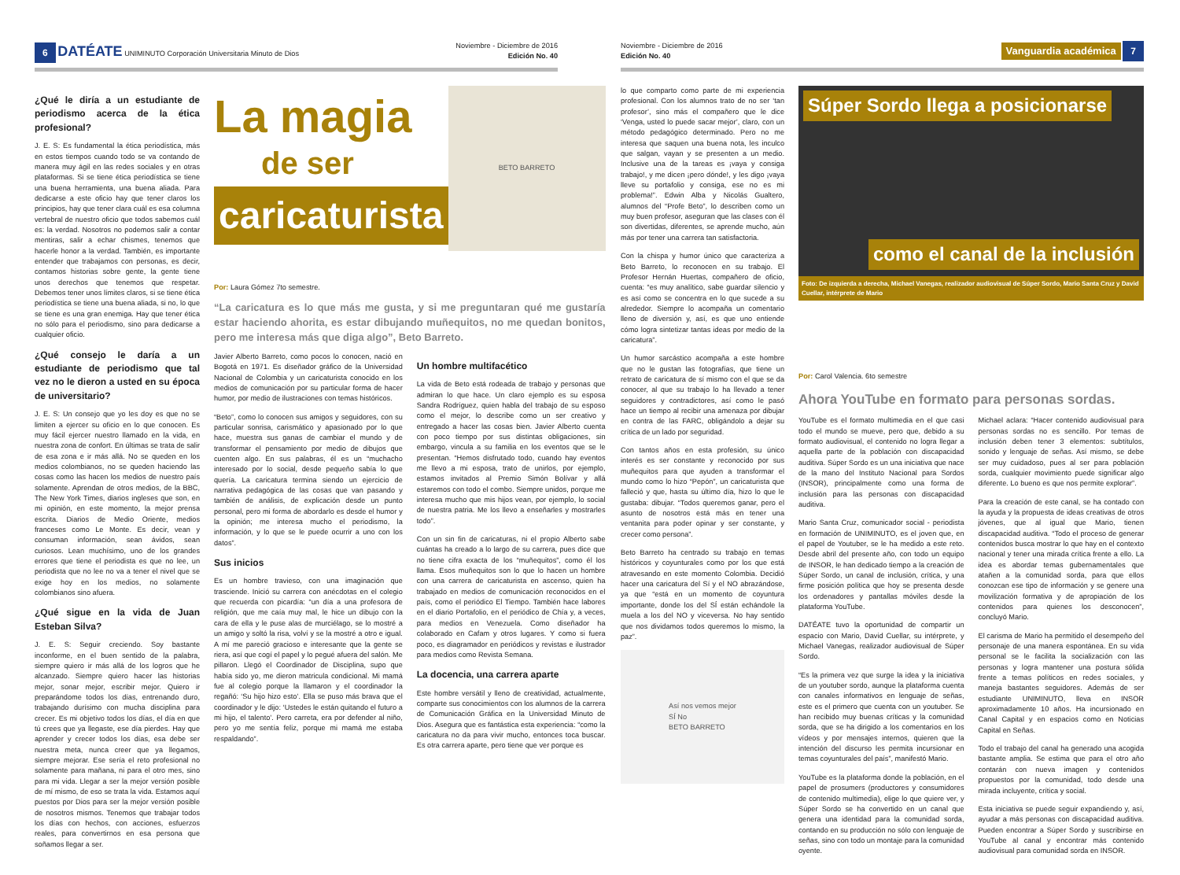6 DATÉATE UNIMINUTO Corporación Universitaria Minuto de Dios
Noviembre - Diciembre de 2016
Edición No. 40
¿Qué le diría a un estudiante de periodismo acerca de la ética profesional?
J. E. S: Es fundamental la ética periodística, más en estos tiempos cuando todo se va contando de manera muy ágil en las redes sociales y en otras plataformas. Si se tiene ética periodística se tiene una buena herramienta, una buena aliada. Para dedicarse a este oficio hay que tener claros los principios, hay que tener clara cuál es esa columna vertebral de nuestro oficio que todos sabemos cuál es: la verdad. Nosotros no podemos salir a contar mentiras, salir a echar chismes, tenemos que hacerle honor a la verdad. También, es importante entender que trabajamos con personas, es decir, contamos historias sobre gente, la gente tiene unos derechos que tenemos que respetar. Debemos tener unos límites claros, si se tiene ética periodística se tiene una buena aliada, si no, lo que se tiene es una gran enemiga. Hay que tener ética no sólo para el periodismo, sino para dedicarse a cualquier oficio.
¿Qué consejo le daría a un estudiante de periodismo que tal vez no le dieron a usted en su época de universitario?
J. E. S: Un consejo que yo les doy es que no se limiten a ejercer su oficio en lo que conocen. Es muy fácil ejercer nuestro llamado en la vida, en nuestra zona de confort. En últimas se trata de salir de esa zona e ir más allá. No se queden en los medios colombianos, no se queden haciendo las cosas como las hacen los medios de nuestro país solamente. Aprendan de otros medios, de la BBC, The New York Times, diarios ingleses que son, en mi opinión, en este momento, la mejor prensa escrita. Diarios de Medio Oriente, medios franceses como Le Monte. Es decir, vean y consuman información, sean ávidos, sean curiosos. Lean muchísimo, uno de los grandes errores que tiene el periodista es que no lee, un periodista que no lee no va a tener el nivel que se exige hoy en los medios, no solamente colombianos sino afuera.
¿Qué sigue en la vida de Juan Esteban Silva?
J. E. S: Seguir creciendo. Soy bastante inconforme, en el buen sentido de la palabra, siempre quiero ir más allá de los logros que he alcanzado. Siempre quiero hacer las historias mejor, sonar mejor, escribir mejor. Quiero ir preparándome todos los días, entrenando duro, trabajando durísimo con mucha disciplina para crecer. Es mi objetivo todos los días, el día en que tú crees que ya llegaste, ese día pierdes. Hay que aprender y crecer todos los días, esa debe ser nuestra meta, nunca creer que ya llegamos, siempre mejorar. Ese sería el reto profesional no solamente para mañana, ni para el otro mes, sino para mi vida. Llegar a ser la mejor versión posible de mí mismo, de eso se trata la vida. Estamos aquí puestos por Dios para ser la mejor versión posible de nosotros mismos. Tenemos que trabajar todos los días con hechos, con acciones, esfuerzos reales, para convertirnos en esa persona que soñamos llegar a ser.
La magia
de ser
caricaturista
BETO BARRETO
Por: Laura Gómez 7to semestre.
“La caricatura es lo que más me gusta, y si me preguntaran qué me gustaría estar haciendo ahorita, es estar dibujando muñequitos, no me quedan bonitos, pero me interesa más que diga algo”, Beto Barreto.
Javier Alberto Barreto, como pocos lo conocen, nació en Bogotá en 1971. Es diseñador gráfico de la Universidad Nacional de Colombia y un caricaturista conocido en los medios de comunicación por su particular forma de hacer humor, por medio de ilustraciones con temas históricos.
“Beto”, como lo conocen sus amigos y seguidores, con su particular sonrisa, carismático y apasionado por lo que hace, muestra sus ganas de cambiar el mundo y de transformar el pensamiento por medio de dibujos que cuenten algo. En sus palabras, él es un “muchacho interesado por lo social, desde pequeño sabía lo que quería. La caricatura termina siendo un ejercicio de narrativa pedagógica de las cosas que van pasando y también de análisis, de explicación desde un punto personal, pero mi forma de abordarlo es desde el humor y la opinión; me interesa mucho el periodismo, la información, y lo que se le puede ocurrir a uno con los datos”.
Sus inicios
Es un hombre travieso, con una imaginación que trasciende. Inició su carrera con anécdotas en el colegio que recuerda con picardía: “un día a una profesora de religión, que me caía muy mal, le hice un dibujo con la cara de ella y le puse alas de murciélago, se lo mostré a un amigo y soltó la risa, volví y se la mostré a otro e igual. A mí me pareció gracioso e interesante que la gente se riera, así que cogí el papel y lo pegué afuera del salón. Me pillaron. Llegó el Coordinador de Disciplina, supo que había sido yo, me dieron matricula condicional. Mi mamá fue al colegio porque la llamaron y el coordinador la regañó: ‘Su hijo hizo esto’. Ella se puso más brava que el coordinador y le dijo: ‘Ustedes le están quitando el futuro a mi hijo, el talento’. Pero carreta, era por defender al niño, pero yo me sentía feliz, porque mi mamá me estaba respaldando”.
Un hombre multifacético
La vida de Beto está rodeada de trabajo y personas que admiran lo que hace. Un claro ejemplo es su esposa Sandra Rodríguez, quien habla del trabajo de su esposo como el mejor, lo describe como un ser creativo y entregado a hacer las cosas bien. Javier Alberto cuenta con poco tiempo por sus distintas obligaciones, sin embargo, vincula a su familia en los eventos que se le presentan. “Hemos disfrutado todo, cuando hay eventos me llevo a mi esposa, trato de unirlos, por ejemplo, estamos invitados al Premio Simón Bolívar y allá estaremos con todo el combo. Siempre unidos, porque me interesa mucho que mis hijos vean, por ejemplo, lo social de nuestra patria. Me los llevo a enseñarles y mostrarles todo”.
Con un sin fin de caricaturas, ni el propio Alberto sabe cuántas ha creado a lo largo de su carrera, pues dice que no tiene cifra exacta de los “muñequitos”, como él los llama. Esos muñequitos son lo que lo hacen un hombre con una carrera de caricaturista en ascenso, quien ha trabajado en medios de comunicación reconocidos en el país, como el periódico El Tiempo. También hace labores en el diario Portafolio, en el periódico de Chía y, a veces, para medios en Venezuela. Como diseñador ha colaborado en Cafam y otros lugares. Y como si fuera poco, es diagramador en periódicos y revistas e ilustrador para medios como Revista Semana.
La docencia, una carrera aparte
Este hombre versátil y lleno de creatividad, actualmente, comparte sus conocimientos con los alumnos de la carrera de Comunicación Gráfica en la Universidad Minuto de Dios. Asegura que es fantástica esta experiencia: “como la caricatura no da para vivir mucho, entonces toca buscar. Es otra carrera aparte, pero tiene que ver porque es
Noviembre - Diciembre de 2016
Edición No. 40
Vanguardia académica 7
lo que comparto como parte de mi experiencia profesional. Con los alumnos trato de no ser ‘tan profesor’, sino más el compañero que le dice ‘Venga, usted lo puede sacar mejor’, claro, con un método pedagógico determinado. Pero no me interesa que saquen una buena nota, les inculco que salgan, vayan y se presenten a un medio. Inclusive una de la tareas es ¡vaya y consiga trabajo!, y me dicen ¡pero dónde!, y les digo ¡vaya lleve su portafolio y consiga, ese no es mi problema!”. Edwin Alba y Nicolás Gualtero, alumnos del “Profe Beto”, lo describen como un muy buen profesor, aseguran que las clases con él son divertidas, diferentes, se aprende mucho, aún más por tener una carrera tan satisfactoria.
Con la chispa y humor único que caracteriza a Beto Barreto, lo reconocen en su trabajo. El Profesor Hernán Huertas, compañero de oficio, cuenta: “es muy analítico, sabe guardar silencio y es así como se concentra en lo que sucede a su alrededor. Siempre lo acompaña un comentario lleno de diversión y, así, es que uno entiende cómo logra sintetizar tantas ideas por medio de la caricatura”.
Un humor sarcástico acompaña a este hombre que no le gustan las fotografías, que tiene un retrato de caricatura de sí mismo con el que se da conocer, al que su trabajo lo ha llevado a tener seguidores y contradictores, así como le pasó hace un tiempo al recibir una amenaza por dibujar en contra de las FARC, obligándolo a dejar su crítica de un lado por seguridad.
Con tantos años en esta profesión, su único interés es ser constante y reconocido por sus muñequitos para que ayuden a transformar el mundo como lo hizo “Pepón”, un caricaturista que falleció y que, hasta su último día, hizo lo que le gustaba: dibujar. “Todos queremos ganar, pero el asunto de nosotros está más en tener una ventanita para poder opinar y ser constante, y crecer como persona”.
Beto Barreto ha centrado su trabajo en temas históricos y coyunturales como por los que está atravesando en este momento Colombia. Decidió hacer una caricatura del Sí y el NO abrazándose, ya que “está en un momento de coyuntura importante, donde los del SÍ están echándole la muela a los del NO y viceversa. No hay sentido que nos dividamos todos queremos lo mismo, la paz”.
Así nos vemos mejor
SÍ No
BETO BARRETO
Súper Sordo llega a posicionarse
como el canal de la inclusión
Foto: De izquierda a derecha, Michael Vanegas, realizador audiovisual de Súper Sordo, Mario Santa Cruz y David Cuellar, intérprete de Mario
Por: Carol Valencia. 6to semestre
Ahora YouTube en formato para personas sordas.
YouTube es el formato multimedia en el que casi todo el mundo se mueve, pero que, debido a su formato audiovisual, el contenido no logra llegar a aquella parte de la población con discapacidad auditiva. Súper Sordo es un una iniciativa que nace de la mano del Instituto Nacional para Sordos (INSOR), principalmente como una forma de inclusión para las personas con discapacidad auditiva.
Mario Santa Cruz, comunicador social - periodista en formación de UNIMINUTO, es el joven que, en el papel de Youtuber, se le ha medido a este reto. Desde abril del presente año, con todo un equipo de INSOR, le han dedicado tiempo a la creación de Súper Sordo, un canal de inclusión, crítica, y una firme posición política que hoy se presenta desde los ordenadores y pantallas móviles desde la plataforma YouTube.
DATÉATE tuvo la oportunidad de compartir un espacio con Mario, David Cuellar, su intérprete, y Michael Vanegas, realizador audiovisual de Súper Sordo.
“Es la primera vez que surge la idea y la iniciativa de un youtuber sordo, aunque la plataforma cuenta con canales informativos en lenguaje de señas, este es el primero que cuenta con un youtuber. Se han recibido muy buenas críticas y la comunidad sorda, que se ha dirigido a los comentarios en los vídeos y por mensajes internos, quieren que la intención del discurso les permita incursionar en temas coyunturales del país”, manifestó Mario.
YouTube es la plataforma donde la población, en el papel de prosumers (productores y consumidores de contenido multimedia), elige lo que quiere ver, y Súper Sordo se ha convertido en un canal que genera una identidad para la comunidad sorda, contando en su producción no sólo con lenguaje de señas, sino con todo un montaje para la comunidad oyente.
Michael aclara: “Hacer contenido audiovisual para personas sordas no es sencillo. Por temas de inclusión deben tener 3 elementos: subtítulos, sonido y lenguaje de señas. Así mismo, se debe ser muy cuidadoso, pues al ser para población sorda, cualquier movimiento puede significar algo diferente. Lo bueno es que nos permite explorar”.
Para la creación de este canal, se ha contado con la ayuda y la propuesta de ideas creativas de otros jóvenes, que al igual que Mario, tienen discapacidad auditiva. “Todo el proceso de generar contenidos busca mostrar lo que hay en el contexto nacional y tener una mirada crítica frente a ello. La idea es abordar temas gubernamentales que atañen a la comunidad sorda, para que ellos conozcan ese tipo de información y se genere una movilización formativa y de apropiación de los contenidos para quienes los desconocen”, concluyó Mario.
El carisma de Mario ha permitido el desempeño del personaje de una manera espontánea. En su vida personal se le facilita la socialización con las personas y logra mantener una postura sólida frente a temas políticos en redes sociales, y maneja bastantes seguidores. Además de ser estudiante UNIMINUTO, lleva en INSOR aproximadamente 10 años. Ha incursionado en Canal Capital y en espacios como en Noticias Capital en Señas.
Todo el trabajo del canal ha generado una acogida bastante amplia. Se estima que para el otro año contarán con nueva imagen y contenidos propuestos por la comunidad, todo desde una mirada incluyente, crítica y social.
Esta iniciativa se puede seguir expandiendo y, así, ayudar a más personas con discapacidad auditiva. Pueden encontrar a Súper Sordo y suscribirse en YouTube al canal y encontrar más contenido audiovisual para comunidad sorda en INSOR.